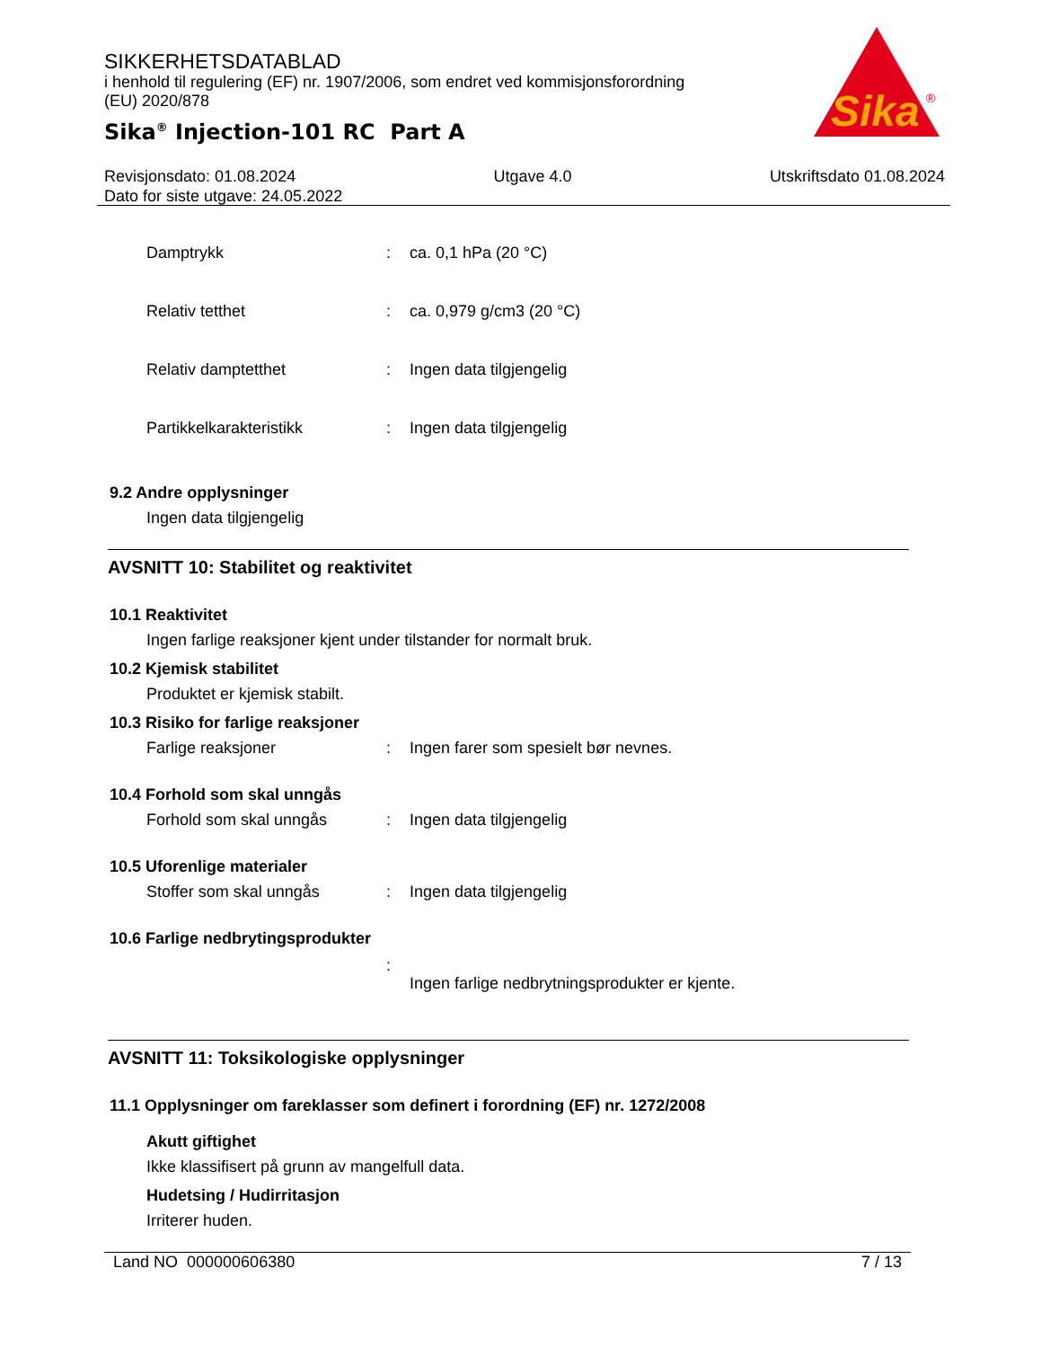SIKKERHETSDATABLAD
i henhold til regulering (EF) nr. 1907/2006, som endret ved kommisjonsforordning (EU) 2020/878
Sika<sup>®</sup> Injection-101 RC Part A
Sika
®
Revisjonsdato: 01.08.2024 Utgave 4.0 Utskriftsdato 01.08.2024
Dato for siste utgave: 24.05.2022
Damptrykk: ca. 0,1 hPa (20 °C)
Relativ tetthet: ca. 0,979 g/cm3 (20 °C)
Relativ damptetthet: Ingen data tilgjengelig
Partikkelkarakteristikk: Ingen data tilgjengelig
9.2 Andre opplysninger
Ingen data tilgjengelig
AVSNITT 10: Stabilitet og reaktivitet
10.1 Reaktivitet
Ingen farlige reaksjoner kjent under tilstander for normalt bruk.
10.2 Kjemisk stabilitet
Produktet er kjemisk stabilt.
10.3 Risiko for farlige reaksjoner
Farlige reaksjoner: Ingen farer som spesielt bør nevnes.
10.4 Forhold som skal unngås
Forhold som skal unngås: Ingen data tilgjengelig
10.5 Uforenlige materialer
Stoffer som skal unngås: Ingen data tilgjengelig
10.6 Farlige nedbrytingsprodukter
: Ingen farlige nedbrytningsprodukter er kjente.
AVSNITT 11: Toksikologiske opplysninger
11.1 Opplysninger om fareklasser som definert i forordning (EF) nr. 1272/2008
Akutt giftighet
Ikke klassifisert på grunn av mangelfull data.
Hudetsing / Hudirritasjon
Irriterer huden.
Land NO 000000606380 7 / 13